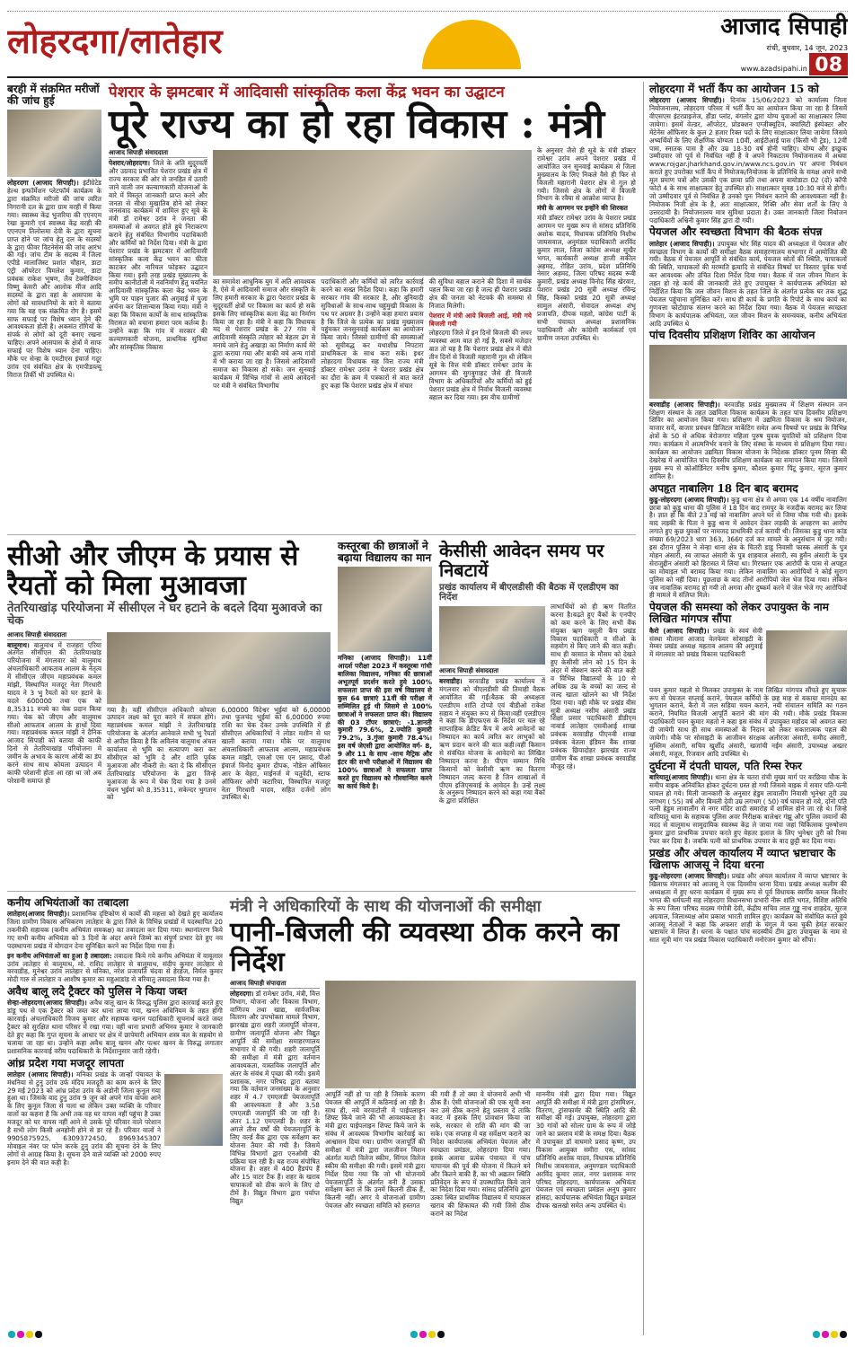लोहरदगा/लातेहार
आजाद सिपाही
रांची, बुधवार, 14 जून, 2023
www.azadsipahi.in 08
बरही में संक्रमित मरीजों की जांच हुई
लोहरदगा (आजाद सिपाही)। इंटीग्रेटेड हेल्थ इन्फॉर्मेशन प्लेटफॉर्म कार्यक्रम के द्वारा संक्रमित मरीजों की जांच त्वरित निगरानी दल के द्वारा ग्राम बरही में किया गया। स्वास्थ्य केंद्र भुजरिया की एएनएम रेखा कुमारी एवं स्वास्थ्य केंद्र बरही की एएनएम तिलोत्तमा देवी के द्वारा सूचना प्राप्त होने पर जांच हेतु दल के सदस्यों के द्वारा फीवर विटनेसेस की जांच आरंभ की गई। जांच टीम के सदस्य में जिला एपीडे मालाजिस्ट प्रशांत चौहान, डाटा एंट्री ऑपरेटर विमलेश कुमार, डाटा प्रबंधक राकेश भूषण, लैब टेक्नीशियन विष्णु केसरी और आलोक मींज आदि सदस्यों के द्वारा वहां के आसपास के लोगों को सावधानियों के बारे में बताया गया कि यह एक संक्रमित रोग है। इसमें साफ सफाई पर विशेष ध्यान देने की आवश्यकता होती है। अकसंत रोगियों के संपर्क से लोगों को दूरी बनाए रखना चाहिए। अपने आसपास के क्षेत्रों में साफ सफाई पर विशेष ध्यान देना चाहिए। मौके पर सेन्हा के एमटीएस इंचार्ज गदूर उरांव एवं संबंधित क्षेत्र के एमपीडब्ल्यू विराज तिर्की भी उपस्थित थे।
पेशरार के झमटबार में आदिवासी सांस्कृतिक कला केंद्र भवन का उद्घाटन
पूरे राज्य का हो रहा विकास : मंत्री
आजाद सिपाही संवाददाता
पेशरार/लोहरदगा। जिले के अति सुदूरवर्ती और उग्रवाद प्रभावित पेशरार प्रखंड क्षेत्र में राज्य सरकार की ओर से जनहित में उतारी जाने वाली जन कल्याणकारी योजनाओं के बारे में विस्तृत जानकारी प्राप्त करने और जनता से सीधा मुखातिब होने को लेकर जनसंवाद कार्यक्रम में शामिल हुए सूबे के मंत्री डॉ रामेश्वर उरांव ने जनता की समस्याओं से अवगत होते हुये निराकरण कराने हेतु संबंधित विभागीय पदाधिकारी और कर्मियों को निर्देश दिया। मंत्री के द्वारा पेशरार प्रखंड के झमटबार में आदिवासी सांस्कृतिक कला केंद्र भवन का फीता काटकर और नारियल फोड़कर उद्घाटन किया गया। इसी तरह प्रखंड मुख्यालय के समीप कानीटोली में नवनिर्माण हेतु चयनित आदिवासी सांस्कृतिक कला केंद्र भवन के भूमि पर पाहन पुजार की अगुवाई में पुजा अर्चना कर शिलान्यास किया गया। मंत्री ने कहा कि विकास कार्यों के साथ सांस्कृतिक विरासत को बचाना हमारा परम कर्तव्य है। उन्होंने कहा कि गांव में सरकार की कल्याणकारी योजना, प्राथमिक सुविधा और सांस्कृतिक विकास
का समावेश आधुनिक युग में अति आवश्यक है, ऐसे में आदिवासी समाज और संस्कृति के लिए हमारी सरकार के द्वारा पेशरार प्रखंड के सुदूरवर्ती क्षेत्रों पर विकास का कार्य हो सके इसके लिए सांस्कृतिक कला केंद्र का निर्माण किया जा रहा है। मंत्री ने कहा कि विधायक मद से पेशरार प्रखंड के 27 गांव में आदिवासी संस्कृति त्योहार को बेहतर ढंग से मनाये जाने हेतु अखाड़ा का निर्माण कार्य मेरे द्वारा कराया गया और बाकी बचे अन्य गांवों में भी कराया जा रहा है। जिससे आदिवासी समाज का विकास हो सके। जन सुनवाई कार्यक्रम में विभिन्न गांवों से आये आवेदनों पर मंत्री ने संबंधित विभागीय
पदाधिकारी और कर्मियों को त्वरित कार्रवाई करने का सख्त निर्देश दिया। कहा कि हमारी सरकार गांव की सरकार है, और बुनियादी सुविधाओं के साथ-साथ चहुंमुखी विकास के पथ पर अग्रसर है। उन्होंने कहा हमारा प्रयास है कि जिले के प्रत्येक का प्रखंड मुख्यालय पहुंचकर जनसुनवाई कार्यक्रम का आयोजन किया जाये। जिससे ग्रामीणों की समस्याओं को सूचीबद्ध कर यथाशीघ्र निपटारा प्राथमिकता के साथ करा सकें। इधर लोहरदगा विधायक सह वित्त राज्य मंत्री डॉक्टर रामेश्वर उरांव ने पेशरार प्रखंड क्षेत्र का दौरा के क्रम में पत्रकारों से बात करते हुए कहा कि पेशरार प्रखंड क्षेत्र में संचार
की सुविधा बहाल कराने की दिशा में सार्थक पहल किया जा रहा है जल्द ही पेशरार प्रखंड क्षेत्र की जनता को नेटवर्क की समस्या से निजात मिलेगी।
पेशरार में मंत्री आये बिजली आई, मंत्री गये बिजली गयी
लोहरदगा जिले में इन दिनों बिजली की लचर व्यवस्था आम बात हो गई है, सबसे मजेदार बात तो यह है कि पेशरार प्रखंड क्षेत्र में बीते तीन दिनों से बिजली महारानी गुल थी लेकिन सूबे के वित्त मंत्री डॉक्टर रामेश्वर उरांव के आगमन की सुगबुगाहट जैसे ही बिजली विभाग के अधिकारियों और कर्मियों को हुई पेशरार प्रखंड क्षेत्र में निर्वाध बिजली व्यवस्था बहाल कर दिया गया। इस बीच ग्रामीणों
के अनुसार जैसे ही सूबे के मंत्री डॉक्टर रामेश्वर उरांव अपने पेशरार प्रखंड में आयोजित जन सुनवाई कार्यक्रम से जिला मुख्यालय के लिए निकले वैसे ही फिर से बिजली महारानी पेशरार क्षेत्र से गुल हो गयी। जिससे क्षेत्र के लोगों में बिजली विभाग के रवैया से आक्रोश व्याप्त है।
मंत्री के आगमन पर इन्होंने की शिरकत
मंत्री डॉक्टर रामेश्वर उरांव के पेशरार प्रखंड आगमन पर मुख्य रूप से सांसद प्रतिनिधि अशोक यादव, विधायक प्रतिनिधि निशीथ जायसवाल, अनुमंडल पदाधिकारी अरविंद कुमार लाल, जिला कांग्रेस अध्यक्ष सुखैर भगत, कार्यकारी अध्यक्ष हाजी सकील अहमद, रोहित उरांव, प्रदेश प्रतिनिधि नेसार अहमद, जिला परिषद सदस्य रूबी कुमारी, प्रखंड अध्यक्ष विनोद सिंह खेरवार, पेशरार प्रखंड 20 सूत्री अध्यक्ष रविन्द्र सिंह, किस्को प्रखंड 20 सूत्री अध्यक्ष सामुल अंसारी, सेवादल अध्यक्ष शंभू प्रजापति, दीपक महतो, कांग्रेस पार्टी के सभी पंचायत अध्यक्ष प्रशासनिक पदाधिकारी और कांग्रेसी कार्यकर्ता एवं ग्रामीण जनता उपस्थित थे।
सीओ और जीएम के प्रयास से रैयतों को मिला मुआवजा
तेतरियाखांड़ परियोजना में सीसीएल ने घर हटाने के बदले दिया मुआवजे का चेक
आजाद सिपाही संवाददाता
बालूमाथ। बालूमाथ में राजहरा एरिया अंतर्गत सीसीएल की तेतरियाखांड़ परियोजना में मंगलवार को बालूमाथ अंचलाधिकारी आफताब आलम के नेतृत्व में सीसीएल जीएम महाप्रबंधक कमल मांझी, विस्थापित मजदूर नेता गिरधारी यादव ने 3 भु रैयतों को घर हटाने के बदले 600000 तथा एक को 8,35311 रुपये का चेक प्रदान किया गया। चेक को जीएम और बालूमाथ सीओ आफताब आलम के हाथों दिया गया। महाप्रबंधक कमल मांझी ने दैनिक आजाद सिपाही को बताया की काफी दिनो से तेतरियाखांड़ परियोजना मे जमीन के अभाव के कारण ओबी का डंप करने साथ साथ कोयला उत्पादन में काफी परेशानी होता आ रहा था जो अब परेशानी समाप्त हो
गया है। वहीं सीसीएल अधिकारी कोयला उत्पादन लक्ष्य को पूरा करने में सफल होंगे। महाप्रबंधक कमल मांझी ने तेतरियाखांड़ परियोजना के अंतर्गत आनेवाले सभी भु रैयतों से अपील किया है कि अविलंब बालूमाथ अंचल कार्यालय से भुमि का सत्यापण करा कर सीसीएल को भुमि दे और शांति पूर्वक मुआवजा और नौकरी ले। बता दे कि सीसीएल तेतरियाखांड़ परियोजना के द्वारा जिन्हे मुआवजा के रूप में चेक दिया गया है उनमे बंधन भुईयां को 8,35311, सकेन्दर भुगतान को
6,00000 विदेश्वर भुईयां को 6,00000 तथा फुलचंद भुईयां को 6,00000 रुपया राशि का चेक देकर उनके उपस्थिति में ही सीसीएल अधिकारियों ने लोडर मशीन से घर खाली कराया गया। मौके पर बालूमाथ अंचलाधिकारी आफताब आलम, महाप्रबंधक कमल मांझी, एसओ एस एन प्रसाद, पीओ इंचार्ज विनोद कुमार दीपक, नौडेल ऑफिसर आर के बेहरा, माईनर्ज मे चतुर्वेदी, स्टाफ ऑफिसर ओपी कटारिया, विस्थापित मजदूर नेता गिरधारी यादव, सहित दर्जनों लोग उपस्थित थे।
कस्तूरबा की छात्राओं ने बढ़ाया विद्यालय का मान
मनिका (आजाद सिपाही)। 11वीं आदर्श परीक्षा 2023 में कस्तूरबा गांधी बालिका विद्यालय, मनिका की छात्राओं अभूतपूर्व प्रदर्शन करते हुये 100% सफलता प्राप्त की इस वर्ष विद्यालय से कुल 64 छात्राएं 11वीं की परीक्षा में सम्मिलित हुई थी जिसमे से 100% छात्राओं ने सफलता प्राप्त की। विद्यालय की 03 टॉपर छात्राएं: -1.ज्ञानती कुमारी 79.6%, 2.ज्योति कुमारी 79.2%, 3.गुंजा कुमारी 78.4%। इस वर्ष जेएसी द्वारा आयोजित वर्ग- 8, 9 और 11 के साथ -साथ मैट्रिक और इंटर की सभी परीक्षाओं में विद्यालय की 100% छात्राओं ने सफलता प्राप्त करते हुए विद्यालय को गौरवान्वित करने का कार्य किये है।
केसीसी आवेदन समय पर निबटायें
प्रखंड कार्यालय में बीएलडीसी की बैठक में एलडीएम का निर्देश
आजाद सिपाही संवाददाता
बरवाडीह। बरवाडीह प्रखंड कार्यालय में मंगलवार को बीएलडीसी की तिमाही बैठक आयोजित की गईं।बैठक की अध्यक्षता एलडीएम शांति टोप्पो एवं बीडीओ राकेश सहाय ने संयुक्त रूप से किया।वहीं एलडीएम ने कहा कि डीएफएस के निर्देश पर चल रहे साप्ताहिक क्रेडिट कैंप में आये आवेदनों का निष्पादन का कार्य त्वरित कर लाभुकों को ऋण प्रदान करने की बात कही।वहीं किसान से संबंधित योजना के आवेदनों का लिखित निष्पादन करना है। पीएम सम्मान निधि किसानों को केसीसी ऋण का वितरण निष्पादन जल्द करना है जिन शाखाओं में पीएम इजिएसवाई के आवेदन है। उन्हें लक्ष्य के अनुरूप निष्पादन करने को कहा गया बैंकों के द्वारा प्रशिक्षित
लाभार्थियों को ही ऋण वितरित करना है।बढ़ते हुए बैंकों के एनपीए को कम करने के लिए सभी बैंक संयुक्त ऋण वसूली कैंप प्रखंड विकास पदाधिकारी व सीओ के सहयोग से किए जाने की बात कही।साथ ही बरसात के मौसम को देखते हुए केसीसी लोन को 15 दिन के अंदर में सेंक्शन करने की बात कही व विभिन्न विद्यालयों के 10 से अधिक उम्र के बच्चों का जल्द से जल्द खाता खोलने का भी निर्देश दिया गया। वही मौके पर प्रखंड बीस सूत्री अध्यक्ष नसीम अंसारी प्रखंड शिक्षा प्रसार पदाधिकारी डीडीएम नाबार्ड लातेहार एसबीआई शाखा प्रबंधक बरवाडीह पीएनबी शाखा प्रबंधक बेतला इंडियन बैंक शाखा प्रबंधक छिपादोहर झारखंड राज्य ग्रामीण बैंक शाखा प्रबंधक बरवाडीह मौजूद रहे।
कनीय अभियंताओं का तबादला
लातेहार(आजाद सिपाही)। प्रशासनिक दृष्टिकोण से कार्यो की महत्ता को देखते हुए कार्यालय जिला ग्रामीण विकास अभिकरण लातेहार के द्वारा जिले के विभिन्न प्रखंडों में पदस्थापित 20 तकनीकी सहायक (कनीय अभियंता समकक्ष) का तबादला कर दिया गया। स्थानांतरण किये गए सभी कनीय अभियंता को 3 दिनों के अंदर अपने जिम्मे का संपूर्ण प्रभार देते हुए नव पदस्थापना प्रखंड में योगदान देना सुनिश्चित करने का निर्देश दिया गया है।
इन कनीय अभियंताओं का हुआ है तबादला: तबादला किये गये कनीय अभियंता में बाबूलाल उरांव लातेहार से बालूमाथ, मो. राशिद लातेहार से बालूमाथ, संदीप कुमार लातेहार से बरवाडीह, मुनेश्वर उरांव लातेहार से मनिका, नरेश प्रजापति चंदवा से हेरहंज, निर्मल कुमार मोदी गारु से लातेहार व आशीष कुमार का महुआडांड़ से बरियातु तबादला किया गया है।
अवैध बालू लदे ट्रैक्टर को पुलिस ने किया जब्त
सेन्हा-लोहरदगा(आजाद सिपाही)। अवैध बालू खान के विरुद्ध पुलिस द्वारा कारवाई करते हुए डांडू पथ से एक ट्रैक्टर को जब्त कर थाना लाया गया, खनन अधिनियम के तहत होगी कारवाई। अंचलाधिकारी विजय कुमार और सहायक खनन पदाधिकारी सूचनार्थ करते जब्त ट्रैक्टर को सुरक्षित थाना परिसर में रखा गया। वहीं थाना प्रभारी अभिनव कुमार ने जानकारी देते हुए कहा कि गुप्त सूचना के आधार पर क्षेत्र में छापेमारी अभियान शस्त्र बल के सहयोग से चलाया जा रहा था। उन्होंने कहा अवैध बालू खनन और पत्थर खनन के विरुद्ध लगातार प्रशासनिक कारवाई वरीय पदाधिकारी के निर्देशानुसार जारी रहेगी।
आंध्र प्रदेश गया मजदूर लापता
लातेहार (आजाद सिपाही)। मनिका प्रखंड के जान्हों पंचायत के मंधनिया से टुनु उरांव उर्फ मंदिप मजदूरी का काम करने के लिए 29 मई 2023 को आंध्र प्रदेश उरांव के अडोनी जिला कुनूल गया हुआ था। जिसके बाद टुनु उरांव 9 जून को अपने गांव वापस आने के लिए कुनूल जिला से चला था लेकिन उक्त व्यक्ति के परिवार वालों का कहना है कि अभी तक वह घर वापस नहीं पहुंचा है उक्त मजदूर को घर वापस नहीं आने से उसके पूरे परिवार वाले परेशान है सभी लोग किसी अनहोनी होने से डर रहे हैं। परिवार वालों ने 9905875925, 6309372450, 8969345307 मोबाइल नंबर पर फोन करके टुनु उरांव की सूचना देने के लिए लोगों से आग्रह किया है। सूचना देने वाले व्यक्ति को 2000 रुपए इनाम देने की बात कही है।
मंत्री ने अधिकारियों के साथ की योजनाओं की समीक्षा
पानी-बिजली की व्यवस्था ठीक करने का निर्देश
आजाद सिपाही संपादाता
लोहरदगा। डॉ रामेश्वर उराँव, मंत्री, वित्त विभाग, योजना और विकास विभाग, वाणिज्य तथा खाद्य, सार्वजनिक वितरण और उपभोक्ता मामले विभाग, झारखंड द्वारा शहरी जलापूर्ति योजना, ग्रामीण जलापूर्ति योजना और विद्युत आपूर्ति की समीक्षा समाहरणालय सभागार में की गयी। शहरी जलापूर्ति की समीक्षा में मंत्री द्वारा वर्तमान आवश्यकता, वास्तविक जलापूर्ति और अंतर के संबंध में पृच्छा की गयी। इसमें प्रशासक, नगर परिषद द्वारा बताया गया कि वर्तमान जनसंख्या के अनुसार शहर में 4.7 एमएलडी पेयजलापूर्ति की आवश्यकता है और 3.58 एमएलडी जलापूर्ति की जा रही है। अंतर 1.12 एमएलडी है। शहर के अगले तीस वर्षों की पेयजलापूर्ति के लिए वर्ल्ड बैंक द्वारा एक सर्वेक्षण कर योजना तैयार की गयी है। जिसमें विभिन्न विभागों द्वारा एनओसी की प्रक्रिया चल रही है। यह राज्य संपोषित योजना है। शहर में 400 हैंडपंप हैं और 15 वाटर टैंक हैं। शहर के खराब चापाकलों को ठीक करने के लिए दो टीमें हैं। विद्युत विभाग द्वारा पर्याप्त विद्युत
आपूर्ति नहीं हो पा रही है जिसके कारण पेयजल की आपूर्ति में कठिनाई आ रही है। साथ ही, नये बरवाटोली में पाईपलाइन शिफ्ट किये जाने की भी आवश्यकता है। मंत्री द्वारा पाईपलाइन शिफ्ट किये जाने के संबंध में आवश्यक विभागीय कार्रवाई का आश्वासन दिया गया। ग्रामीण जलापूर्ति की समीक्षा में मंत्री द्वारा जलजीवन मिशन अंतर्गत मल्टी विलेज स्कीम, सिंगल विलेज स्कीम की समीक्षा की गयी। इसमें मंत्री द्वारा निर्देश दिया गया कि जो भी योजनायें पेयजलापूर्ति के अंतर्गत बनी हैं उसका सर्वेक्षण करा लें कि उनमें कितनी ठीक हैं, कितनी नहीं। अगर वे योजनाओं ग्रामीण पेयजल और स्वच्छता समिति को हस्तगत
की गयी हैं तो क्या वे योजनायें अभी भी ठीक हैं। ऐसी योजनाओं की एक सूची बना कर उसे ठीक कराने हेतु प्रस्ताव दें ताकि बजट में इसके लिए प्रावधान किया जा सके, सरकार से राशि की मांग की जा सके। एक सप्ताह में यह सर्वेक्षण कराने का निदेश कार्यपालक अभियंता पेयजल और स्वच्छता प्रमंडल, लोहरदगा दिया गया। इसके अलावा प्रत्येक पंचायत में पांच चापानल की पूर्व की योजना में कितने बने और कितने बाकी हैं, का भी अद्यतन स्थिति प्रतिवेदन के रूप में उपस्थापित किये जाने का निदेश दिया गया। सांसद प्रतिनिधि द्वारा उत्का स्थित प्राथमिक विद्यालय में चापाकल खराब की शिकायत की गयी जिसे ठीक कराने का निदेश
माननीय मंत्री द्वारा दिया गया। विद्युत आपूर्ति की समीक्षा में मंत्री द्वारा ट्रांसमिशन, वितरण, ट्रांसफार्मर की स्थिति आदि की समीक्षा की गई। उपायुक्त, लोहरदगा द्वारा 30 गांवों को सोलर ग्राम के रूप में जोड़े जाने का प्रस्ताव मंत्री के समक्ष दिया। बैठक में उपायुक्त डॉ वाघमारे प्रसाद कृष्ण, उप विकास आयुक्त समीरा एस, सांसद प्रतिनिधि अशोक यादव, विधायक प्रतिनिधि निशीथ जायसवाल, अनुमण्डल पदाधिकारी अरविंद कुमार लाल, नगर प्रशासक नगर परिषद लोहरदगा, कार्यपालक अभियंता पेयजल एवं स्वच्छता प्रमंडल अनुप कुमार हांसदा, कार्यपालक अभियंता विद्युत प्रमंडल दीपक खलखो समेत अन्य उपस्थित थे।
लोहरदगा में भर्ती कैंप का आयोजन 15 को
लोहरदगा (आजाद सिपाही)। दिनांक 15/06/2023 को कार्यालय जिला नियोजनालय, लोहरदगा परिसर में भर्ती कैंप का आयोजन किया जा रहा है जिसमें वीएसएस इंटरप्राइजेज, हौंडा प्लांट, बंगलोर द्वारा योग्य युवाओं का साक्षात्कार लिया जायेगा। इसमें वेल्डर, ऑपरेटर, प्रोडक्शन एग्जीक्यूटिव, क्वालिटी इंस्पेक्टर और मेंटेनेंस ऑफिसर के कुल 2 हजार रिक्त पदों के लिए साक्षात्कार लिया जायेगा जिसमे अभ्यर्थियों के लिए शैक्षणिक योग्यता 10वीं, आईटीआई पास (किसी भी ट्रेड), 12वीं पास, स्नातक पास है और उम्र 18-30 वर्ष होनी चाहिए। योग्य और इच्छुक उम्मीदवार जो पूर्व से निबंधित नहीं है वे अपने निकटतम नियोजनालय में अथवा www.rojgar.jharkhand.gov.in/www.ncs.gov.in पर अपना निबंधन कराते हुए उपरोक्त भर्ती कैंप में नियोजक/नियोजक के प्रतिनिधि के समक्ष अपने सभी मूल प्रमाण पत्रों और उसकी एक छाया प्रति तथा अपना बायोडाटा 02 (दो) कॉपी फोटो 4 के साथ साक्षात्कार हेतु उपस्थित हो। साक्षात्कार सुबह 10:30 बजे से होगी। जो उम्मीदवार पूर्व से निबंधित है उनको पुनः निबंधन कराने की आवश्यकता नहीं है। नियोजक निजी क्षेत्र के है, अतः साक्षात्कार, रिक्ति और सेवा शर्तों के लिए वे उत्तरदायी है। नियोजनालय मात्र सुविधा प्रदाता है। उक्त जानकारी जिला नियोजन पदाधिकारी अश्विनी कुमार सिंह द्वारा दी गयी।
पेयजल और स्वच्छता विभाग की बैठक संपन्न
लातेहार (आजाद सिपाही)। उपायुक्त भोर सिंह यादव की अध्यक्षता में पेयजल और स्वच्छता विभाग के कार्यों की समीक्षा बैठक समाहरणालय सभागार में आयोजित की गयी। बैठक में पेयजल आपूर्ति से संबंधित कार्य, पेयजल स्रोतों की स्थिति, चापाकलों की स्थिति, चापाकलों की मरम्मति इत्यादि से संबंधित विषयों पर विस्तार पूर्वक चर्चा कर आवश्यक और उचित दिशा निर्देश दिया गया। बैठक में जल जीवन मिशन के तहत हो रहे कार्य की जानकारी लेते हुए उपायुक्त ने कार्यपालक अभियंता को निर्देशित किया कि जल जीवन मिशन के तहत जिले के अंतर्गत प्रत्येक घर तक शुद्ध पेयजल पहुंचाना सुनिश्चित करें। साथ ही कार्य के प्रगति के रिपोर्ट के साथ कार्य का गुणवत्ता फोटोग्राफ संलग्न करने का निर्देश दिया गया। बैठक में पेयजल स्वच्छता विभाग के कार्यपालक अभियंता, जल जीवन मिशन के समन्वयक, कनीय अभियंता आदि उपस्थित थे
पांच दिवसीय प्रशिक्षण शिविर का आयोजन
बरवाडीह (आजाद सिपाही)। बरवाडीह प्रखंड मुख्यालय में शिक्षण संस्थान जन शिक्षण संस्थान के तहत उद्यमिता विकास कार्यक्रम के तहत पांच दिवसीय प्रशिक्षण शिविर का आयोजन किया गया। प्रशिक्षण में उद्यमिता विकास के श्रम नियोजन, बाजार सर्वे, बाजार प्रबंधन डिजिटल मार्केटिंग समेत अन्य विषयों पर प्रखंड के विभिन्न क्षेत्रों के 50 से अधिक बेरोजगार महिला पुरुष युवक युवतियों को प्रशिक्षण दिया गया। कार्यक्रम में आत्मनिर्भर बनाने के लिए संस्था के माध्यम से प्रशिक्षण दिया गया। कार्यक्रम का आयोजन उद्यमिता विकास योजना के निदेशक डॉक्टर पूनम सिन्हा की देखरेख में आयोजित पांच दिवसीय प्रशिक्षण कार्यक्रम का समापन किया गया। जिसमें मुख्य रूप से कोऑर्डिनेटर मनीष कुमार, कौशल कुमार पिंटू कुमार, सूरज कुमार शामिल है।
अपहृत नाबालिग 18 दिन बाद बरामद
कुडु-लोहरदगा (आजाद सिपाही)। कुडु थाना क्षेत्र से अगवा एक 14 वर्षीय नाबालिग छात्रा को कुडु थाना की पुलिस ने 18 दिन बाद रामपुर के नजदीक बरामद कर लिया है। ज्ञात हो कि बीते 23 मई को नाबालिग अपने घर से जिमा चौक गयी थी। इसके बाद लड़की के पिता ने कुडु थाना में आवेदन देकर लड़की के अपहरण का आरोप लगाते हुए कुछ युवकों पर नामजद प्राथमिकी दर्ज करायी थी। जिसका कुडु थाना कांड संख्या 69/2023 धारा 363, 366ए दर्ज कर मामले के अनुसंधान में जुट गयी। इस दौरान पुलिस ने सेन्हा थाना क्षेत्र के चितरी डाडु निवासी फास्क अंसारी के पुत्र मोहन अंसारी, स्व जाफत अंसारी के पुत्र शाहबाज अंसारी, स्व हुसैन अंसारी के पुत्र सेराजुद्दीन अंसारी को हिरासत में लिया था। गिरफ्तार एक आरोपी के पास से अपहृत का मोबाइल भी बरामद किया गया। लेकिन नाबालिग का आरोपियों ने कोई सुराग पुलिस को नहीं दिया। पूछताछ के बाद तीनों आरोपियों जेल भेज दिया गया। लेकिन जब नाबालिक बरामद हो गयी तो अगवा और दुष्कर्म करने में जेल भेजे गए आरोपियों ही मामले में संलिप्त मिले।
पेयजल की समस्या को लेकर उपायुक्त के नाम लिखित मांगपत्र सौंपा
कैरो (आजाद सिपाही)। प्रखंड के स्वयं सेवी संस्था मौलाना आजाद वेलफेयर सोसाइटी के मेम्बर प्रखंड अध्यक्ष महताब आलम की अगुवाई में मंगलवार को प्रखंड विकास पदाधिकारी
पवन कुमार महतो से मिलकर उपायुक्त के नाम लिखित मांगपत्र सौंपते हुए सुचारू रूप से पेयजल सप्लाई कराने, पेयजल कर्मियों के छह माह से बकाया मानदेय का भुगतान कराने, कैरो में जल सहिया चयन कराने, नयी संचालन समिति का गठन कराने, नियमित बिजली आपूर्ति कराने की मांग की गयी। मौके प्रखंड विकास पदाधिकारी पवन कुमार महतो ने कहा इस संबंध में उपायुक्त महोदय को अवगत करा दी जायेगी साथ ही साथ समस्याओं के निदान को लेकर सकारात्मक पहल की जायेगी। मौके पर सोसाइटी के आजीवन संरक्षक अलीरजा अंसारी, समीद अंसारी, मुस्लिम अंसारी, सचिव खुर्शीद अंसारी, खजांची नईम अंसारी, उपाध्यक्ष अख्तर अंसारी, मजूल, रिजवान आदि उपस्थित थे।
दुर्घटना में दंपती घायल, पति रिम्स रेफर
बारियातू(आजाद सिपाही)। थाना क्षेत्र के चतरा रांची मुख्य मार्ग पर बरछिया चौक के समीप बाइक अनियंत्रित होकर दुर्घटना ग्रस्त हो गयी जिससे बाइक में सवार पति-पत्नी घायल हो गये। मिली जानकारी के अनुसार हेडुम लावालौंग निवासी भुनेश्वर तुरी उम्र लगभग ( 55) वर्ष और बिमली देवी उम्र लगभग ( 50) वर्ष घायल हो गये, दोनो पति पत्नी हेडुम लावालौंग से नगर मंदिर शादी समारोह में शामिल होने जा रहे थे। जिन्हे बारियातू थाना के सहायक पुलिस अवर निरीक्षक बालेश्वर गंझू और पुलिस जवानों की मदद से बालूमाथ सामुदायिक स्वास्थ्य केंद्र ले जाया गया जहां चिकित्सक पुरुषोत्तम कुमार द्वारा प्राथमिक उपचार करते हुए बेहतर इलाज के लिए भुनेश्वर तुरी को रिम्स रेफर कर दिया है। जबकि पत्नी को प्राथमिक उपचार के बाद छुट्टी कर दिया गया।
प्रखंड और अंचल कार्यालय में व्याप्त भ्रष्टाचार के खिलाफ आजसू ने दिया धरना
कुडु-लोहरदगा (आजाद सिपाही)। प्रखंड और अंचल कार्यालय में व्याप्त भ्रष्टाचार के खिलाफ मंगलवार को आजसू ने एक दिवसीय धरना दिया। प्रखंड अध्यक्ष कलीम की अध्यक्षता में हुए धरना कार्यक्रम में मुख्य रूप से पूर्व विधायक स्वर्गीय कमल किशोर भगत की धर्मपत्नी सह लोहरदगा विधानसभा प्रभारी नीरू शांति भगत, विशिष्ट अतिथि के रूप जिला परिषद सदस्य गंगोत्री देवी, केंद्रीय सचिव लाल गुड्डू नाथ शाहदेव, सूरज अग्रवाल, जिलाध्यक्ष ओम प्रकाश भारती शामिल हुए। कार्यक्रम को संबोधित करते हुये आजसू नेताओं ने कहा कि अफसर शाही के चंगुल में फस चुकी हेमंत सरकार भ्रष्टाचार में लिप्त है। धरना के पश्चात पांच सदस्यीय टीम द्वारा उपायुक्त के नाम से सात सूत्री मांग पत्र प्रखंड विकास पदाधिकारी मनोरंजन कुमार को सौंपा।